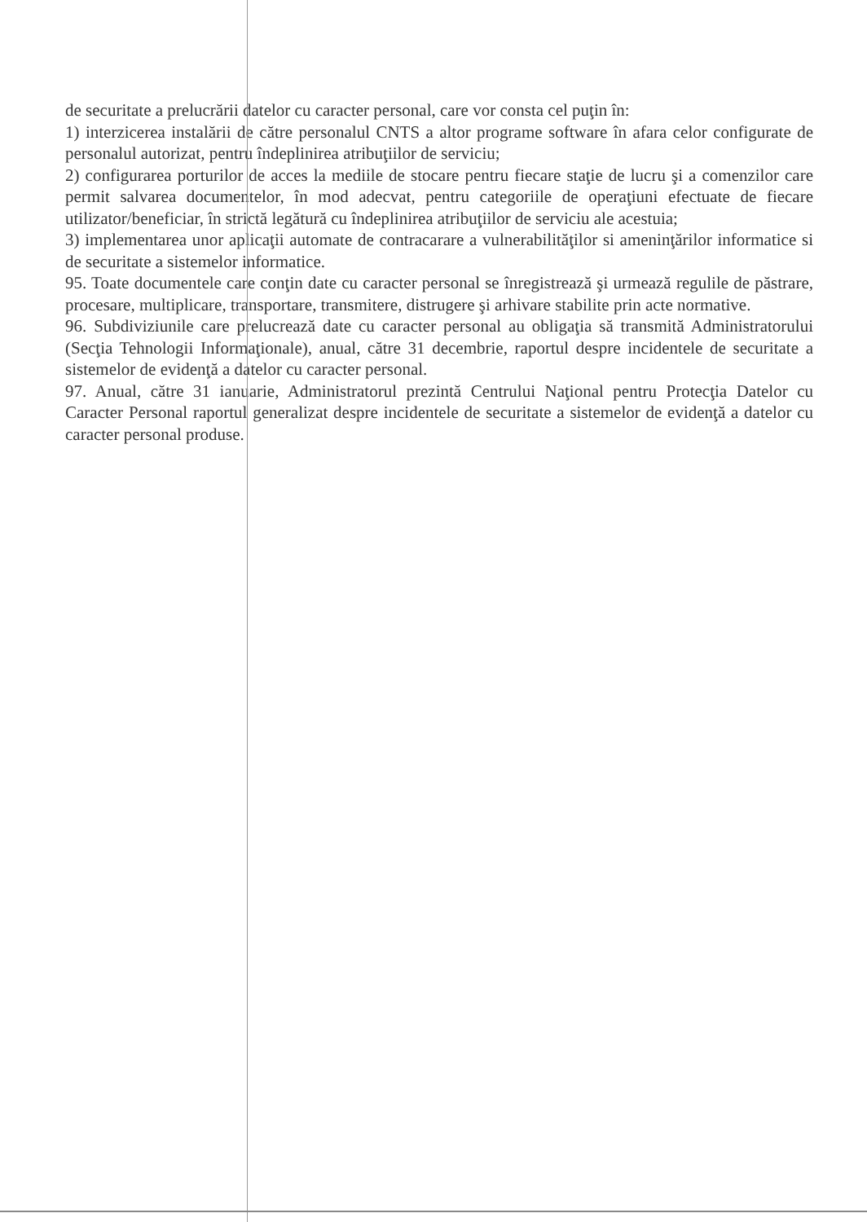de securitate a prelucrării datelor cu caracter personal, care vor consta cel puţin în:
1) interzicerea instalării de către personalul CNTS a altor programe software în afara celor configurate de personalul autorizat, pentru îndeplinirea atribuţiilor de serviciu;
2) configurarea porturilor de acces la mediile de stocare pentru fiecare staţie de lucru şi a comenzilor care permit salvarea documentelor, în mod adecvat, pentru categoriile de operaţiuni efectuate de fiecare utilizator/beneficiar, în strictă legătură cu îndeplinirea atribuţiilor de serviciu ale acestuia;
3) implementarea unor aplicaţii automate de contracarare a vulnerabilităţilor si ameninţărilor informatice si de securitate a sistemelor informatice.
95. Toate documentele care conţin date cu caracter personal se înregistrează şi urmează regulile de păstrare, procesare, multiplicare, transportare, transmitere, distrugere şi arhivare stabilite prin acte normative.
96. Subdiviziunile care prelucrează date cu caracter personal au obligaţia să transmită Administratorului (Secţia Tehnologii Informaţionale), anual, către 31 decembrie, raportul despre incidentele de securitate a sistemelor de evidenţă a datelor cu caracter personal.
97. Anual, către 31 ianuarie, Administratorul prezintă Centrului Naţional pentru Protecţia Datelor cu Caracter Personal raportul generalizat despre incidentele de securitate a sistemelor de evidenţă a datelor cu caracter personal produse.